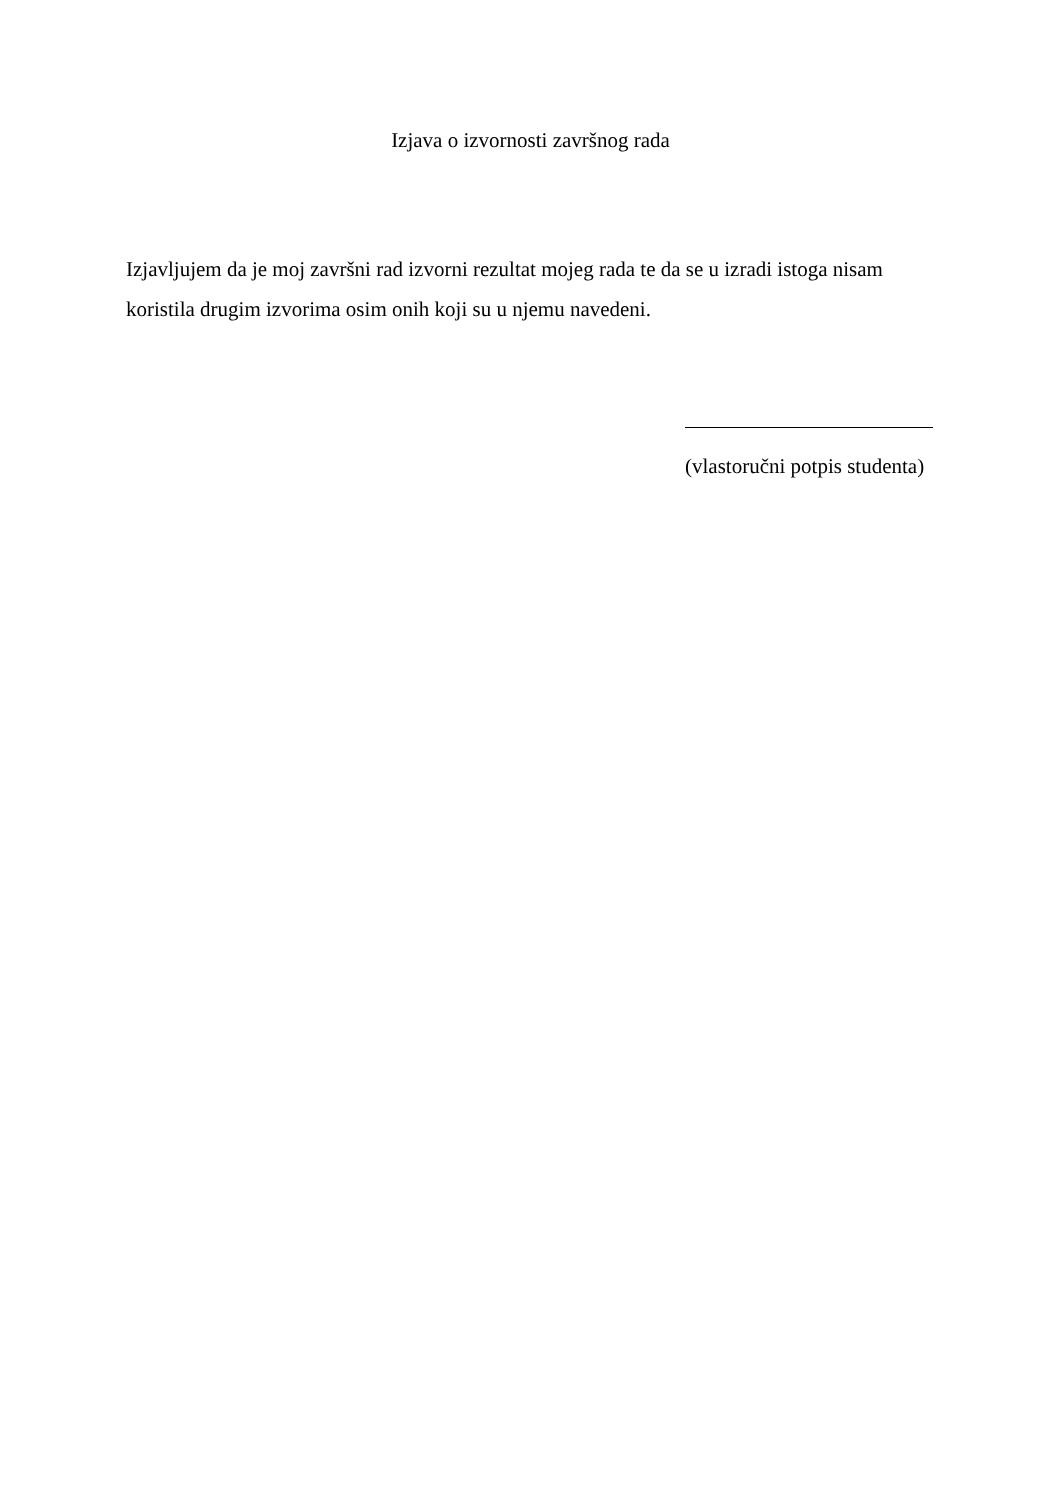Izjava o izvornosti završnog rada
Izjavljujem da je moj završni rad izvorni rezultat mojeg rada te da se u izradi istoga nisam koristila drugim izvorima osim onih koji su u njemu navedeni.
(vlastoručni potpis studenta)